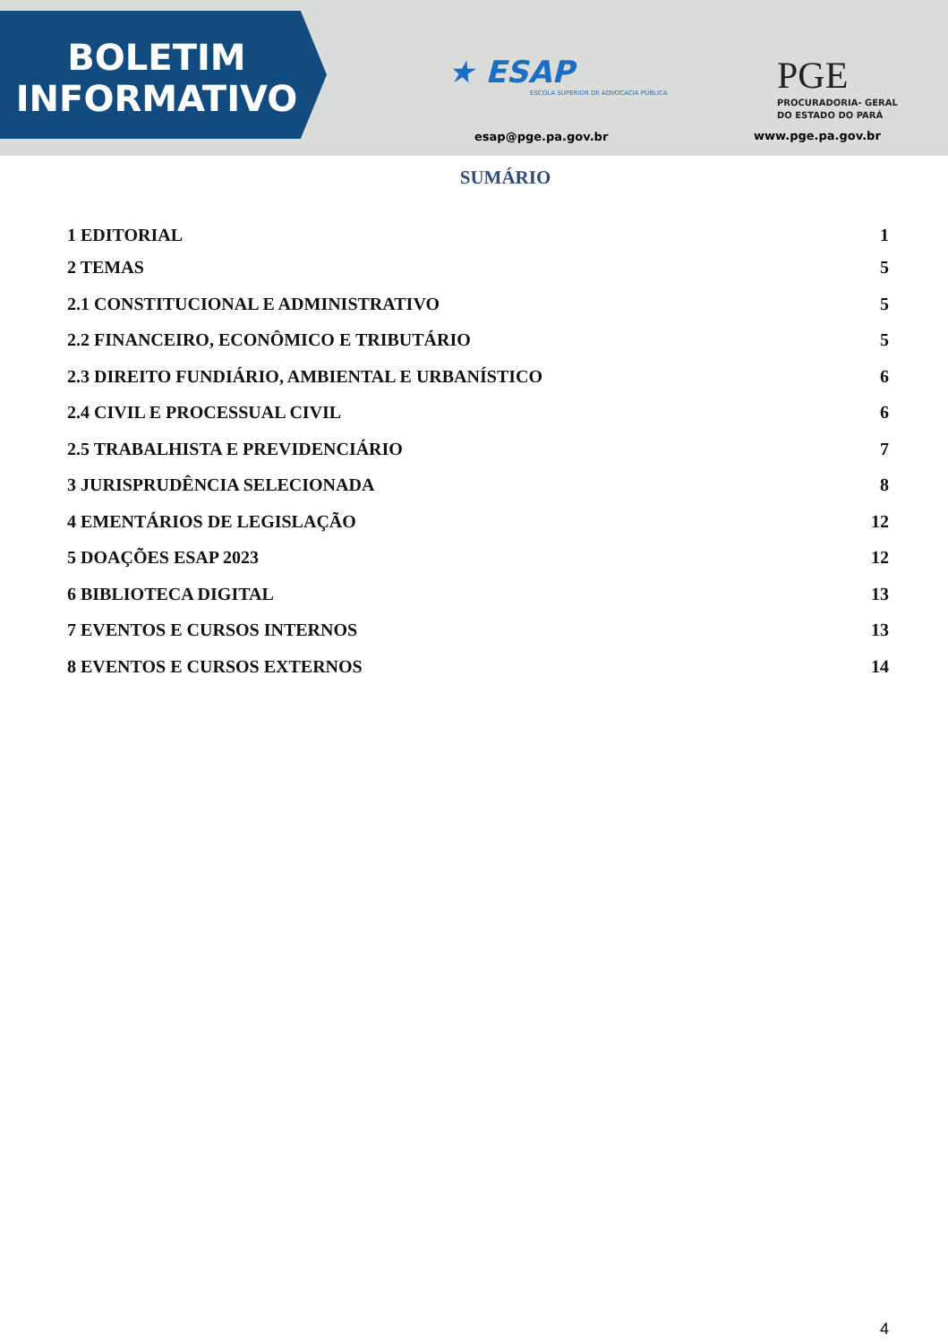BOLETIM
INFORMATIVO
★ ESAP
ESCOLA SUPERIOR DE ADVOCACIA PÚBLICA
esap@pge.pa.gov.br
PGE
PROCURADORIA- GERAL
DO ESTADO DO PARÁ
www.pge.pa.gov.br
SUMÁRIO
1 EDITORIAL 1
2 TEMAS 5
2.1 CONSTITUCIONAL E ADMINISTRATIVO 5
2.2 FINANCEIRO, ECONÔMICO E TRIBUTÁRIO 5
2.3 DIREITO FUNDIÁRIO, AMBIENTAL E URBANÍSTICO 6
2.4 CIVIL E PROCESSUAL CIVIL 6
2.5 TRABALHISTA E PREVIDENCIÁRIO 7
3 JURISPRUDÊNCIA SELECIONADA 8
4 EMENTÁRIOS DE LEGISLAÇÃO 12
5 DOAÇÕES ESAP 2023 12
6 BIBLIOTECA DIGITAL 13
7 EVENTOS E CURSOS INTERNOS 13
8 EVENTOS E CURSOS EXTERNOS 14
4